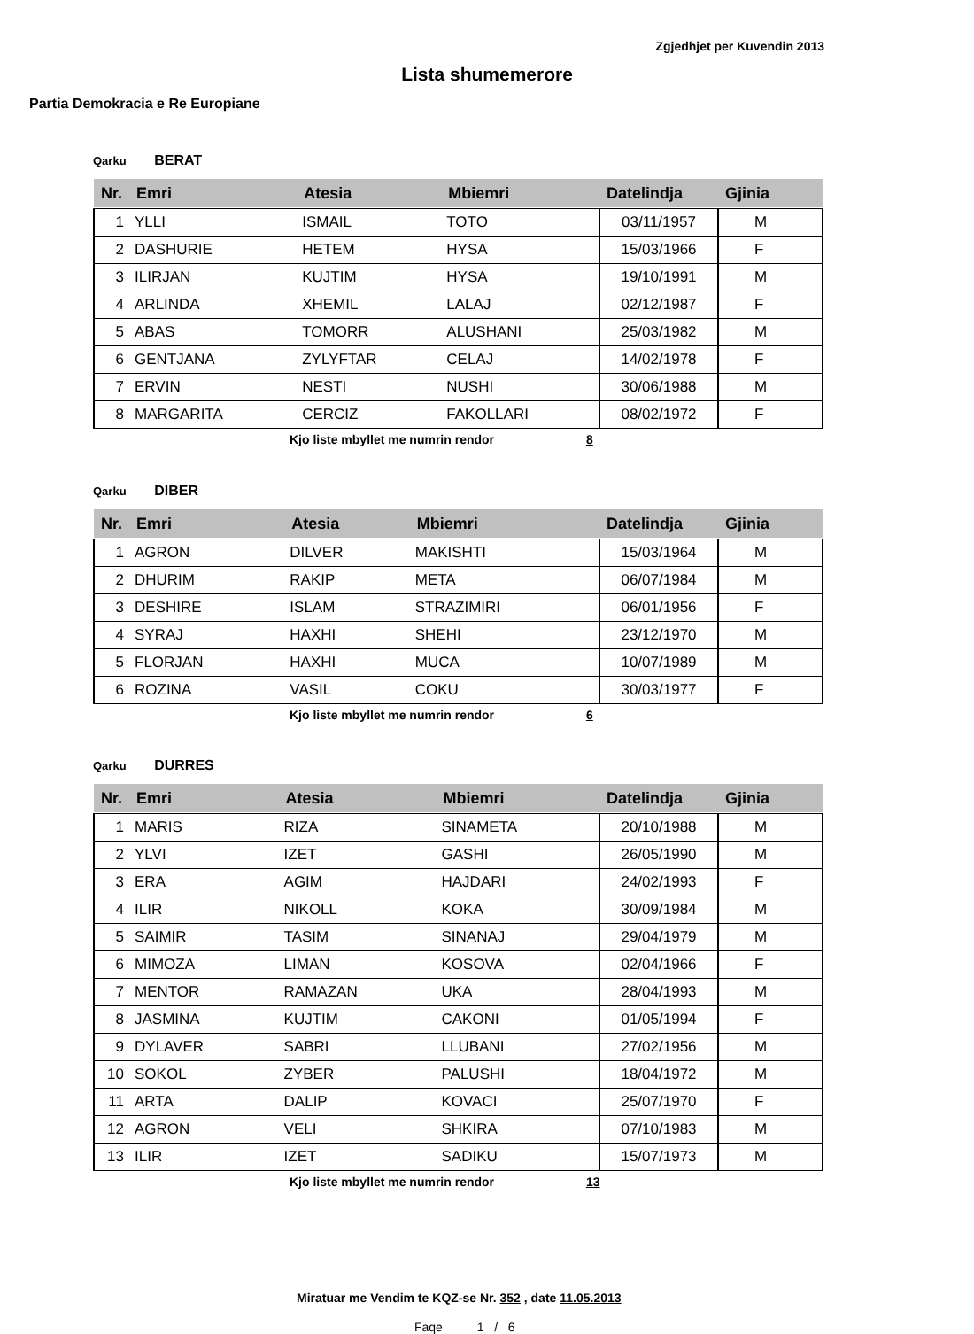Zgjedhjet per Kuvendin 2013
Lista shumemerore
Partia Demokracia e Re Europiane
Qarku BERAT
| Nr. | Emri | Atesia | Mbiemri | Datelindja | Gjinia |
| --- | --- | --- | --- | --- | --- |
| 1 | YLLI | ISMAIL | TOTO | 03/11/1957 | M |
| 2 | DASHURIE | HETEM | HYSA | 15/03/1966 | F |
| 3 | ILIRJAN | KUJTIM | HYSA | 19/10/1991 | M |
| 4 | ARLINDA | XHEMIL | LALAJ | 02/12/1987 | F |
| 5 | ABAS | TOMORR | ALUSHANI | 25/03/1982 | M |
| 6 | GENTJANA | ZYLYFTAR | CELAJ | 14/02/1978 | F |
| 7 | ERVIN | NESTI | NUSHI | 30/06/1988 | M |
| 8 | MARGARITA | CERCIZ | FAKOLLARI | 08/02/1972 | F |
Kjo liste mbyllet me numrin rendor 8
Qarku DIBER
| Nr. | Emri | Atesia | Mbiemri | Datelindja | Gjinia |
| --- | --- | --- | --- | --- | --- |
| 1 | AGRON | DILVER | MAKISHTI | 15/03/1964 | M |
| 2 | DHURIM | RAKIP | META | 06/07/1984 | M |
| 3 | DESHIRE | ISLAM | STRAZIMIRI | 06/01/1956 | F |
| 4 | SYRAJ | HAXHI | SHEHI | 23/12/1970 | M |
| 5 | FLORJAN | HAXHI | MUCA | 10/07/1989 | M |
| 6 | ROZINA | VASIL | COKU | 30/03/1977 | F |
Kjo liste mbyllet me numrin rendor 6
Qarku DURRES
| Nr. | Emri | Atesia | Mbiemri | Datelindja | Gjinia |
| --- | --- | --- | --- | --- | --- |
| 1 | MARIS | RIZA | SINAMETA | 20/10/1988 | M |
| 2 | YLVI | IZET | GASHI | 26/05/1990 | M |
| 3 | ERA | AGIM | HAJDARI | 24/02/1993 | F |
| 4 | ILIR | NIKOLL | KOKA | 30/09/1984 | M |
| 5 | SAIMIR | TASIM | SINANAJ | 29/04/1979 | M |
| 6 | MIMOZA | LIMAN | KOSOVA | 02/04/1966 | F |
| 7 | MENTOR | RAMAZAN | UKA | 28/04/1993 | M |
| 8 | JASMINA | KUJTIM | CAKONI | 01/05/1994 | F |
| 9 | DYLAVER | SABRI | LLUBANI | 27/02/1956 | M |
| 10 | SOKOL | ZYBER | PALUSHI | 18/04/1972 | M |
| 11 | ARTA | DALIP | KOVACI | 25/07/1970 | F |
| 12 | AGRON | VELI | SHKIRA | 07/10/1983 | M |
| 13 | ILIR | IZET | SADIKU | 15/07/1973 | M |
Kjo liste mbyllet me numrin rendor 13
Miratuar me Vendim te KQZ-se Nr. 352 , date 11.05.2013
Faqe 1 / 6